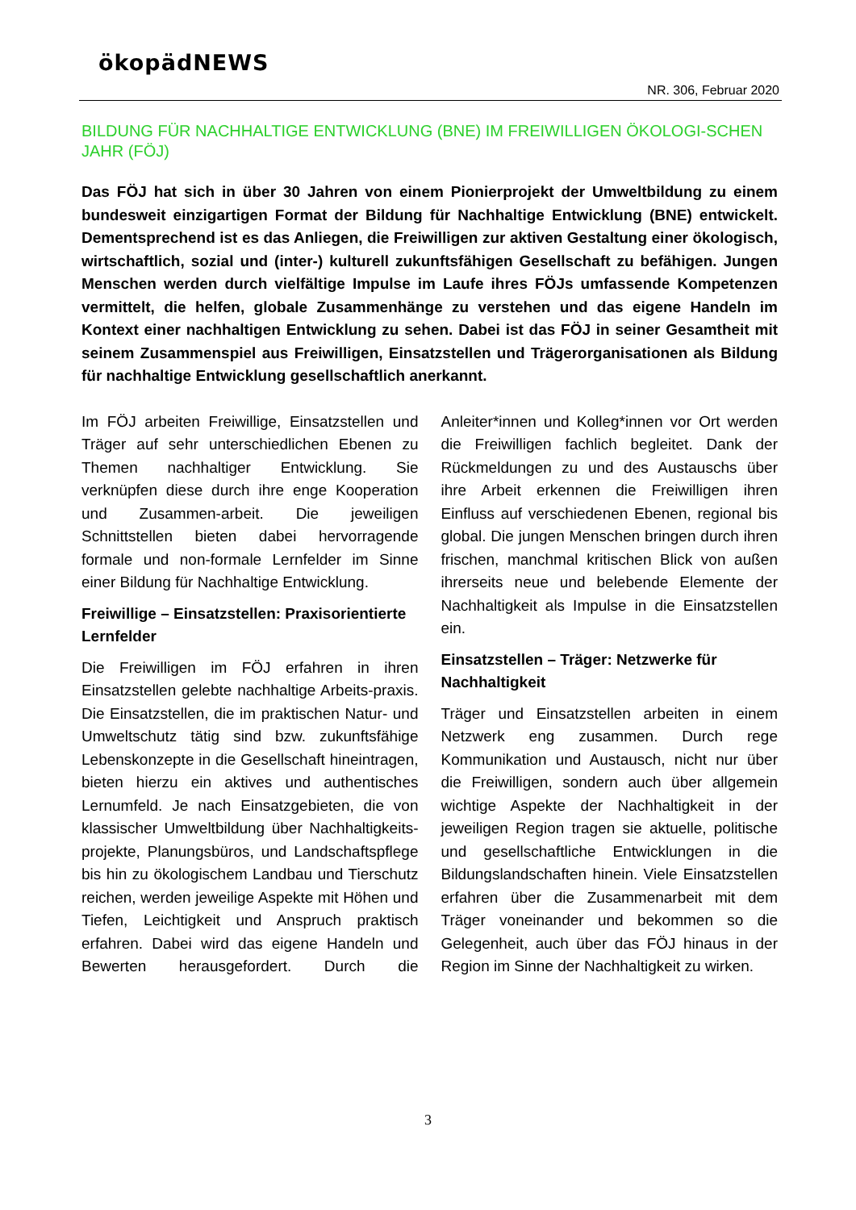ökopädNEWS
NR. 306, Februar 2020
BILDUNG FÜR NACHHALTIGE ENTWICKLUNG (BNE) IM FREIWILLIGEN ÖKOLOGI-SCHEN JAHR (FÖJ)
Das FÖJ hat sich in über 30 Jahren von einem Pionierprojekt der Umweltbildung zu einem bundesweit einzigartigen Format der Bildung für Nachhaltige Entwicklung (BNE) entwickelt. Dementsprechend ist es das Anliegen, die Freiwilligen zur aktiven Gestaltung einer ökologisch, wirtschaftlich, sozial und (inter-) kulturell zukunftsfähigen Gesellschaft zu befähigen. Jungen Menschen werden durch vielfältige Impulse im Laufe ihres FÖJs umfassende Kompetenzen vermittelt, die helfen, globale Zusammenhänge zu verstehen und das eigene Handeln im Kontext einer nachhaltigen Entwicklung zu sehen. Dabei ist das FÖJ in seiner Gesamtheit mit seinem Zusammenspiel aus Freiwilligen, Einsatzstellen und Trägerorganisationen als Bildung für nachhaltige Entwicklung gesellschaftlich anerkannt.
Im FÖJ arbeiten Freiwillige, Einsatzstellen und Träger auf sehr unterschiedlichen Ebenen zu Themen nachhaltiger Entwicklung. Sie verknüpfen diese durch ihre enge Kooperation und Zusammen-arbeit. Die jeweiligen Schnittstellen bieten dabei hervorragende formale und non-formale Lernfelder im Sinne einer Bildung für Nachhaltige Entwicklung.
Freiwillige – Einsatzstellen: Praxisorientierte Lernfelder
Die Freiwilligen im FÖJ erfahren in ihren Einsatzstellen gelebte nachhaltige Arbeits-praxis. Die Einsatzstellen, die im praktischen Natur- und Umweltschutz tätig sind bzw. zukunftsfähige Lebenskonzepte in die Gesellschaft hineintragen, bieten hierzu ein aktives und authentisches Lernumfeld. Je nach Einsatzgebieten, die von klassischer Umweltbildung über Nachhaltigkeits-projekte, Planungsbüros, und Landschaftspflege bis hin zu ökologischem Landbau und Tierschutz reichen, werden jeweilige Aspekte mit Höhen und Tiefen, Leichtigkeit und Anspruch praktisch erfahren. Dabei wird das eigene Handeln und Bewerten herausgefordert. Durch die Anleiter*innen und Kolleg*innen vor Ort werden die Freiwilligen fachlich begleitet. Dank der Rückmeldungen zu und des Austauschs über ihre Arbeit erkennen die Freiwilligen ihren Einfluss auf verschiedenen Ebenen, regional bis global. Die jungen Menschen bringen durch ihren frischen, manchmal kritischen Blick von außen ihrerseits neue und belebende Elemente der Nachhaltigkeit als Impulse in die Einsatzstellen ein.
Einsatzstellen – Träger: Netzwerke für Nachhaltigkeit
Träger und Einsatzstellen arbeiten in einem Netzwerk eng zusammen. Durch rege Kommunikation und Austausch, nicht nur über die Freiwilligen, sondern auch über allgemein wichtige Aspekte der Nachhaltigkeit in der jeweiligen Region tragen sie aktuelle, politische und gesellschaftliche Entwicklungen in die Bildungslandschaften hinein. Viele Einsatzstellen erfahren über die Zusammenarbeit mit dem Träger voneinander und bekommen so die Gelegenheit, auch über das FÖJ hinaus in der Region im Sinne der Nachhaltigkeit zu wirken.
3